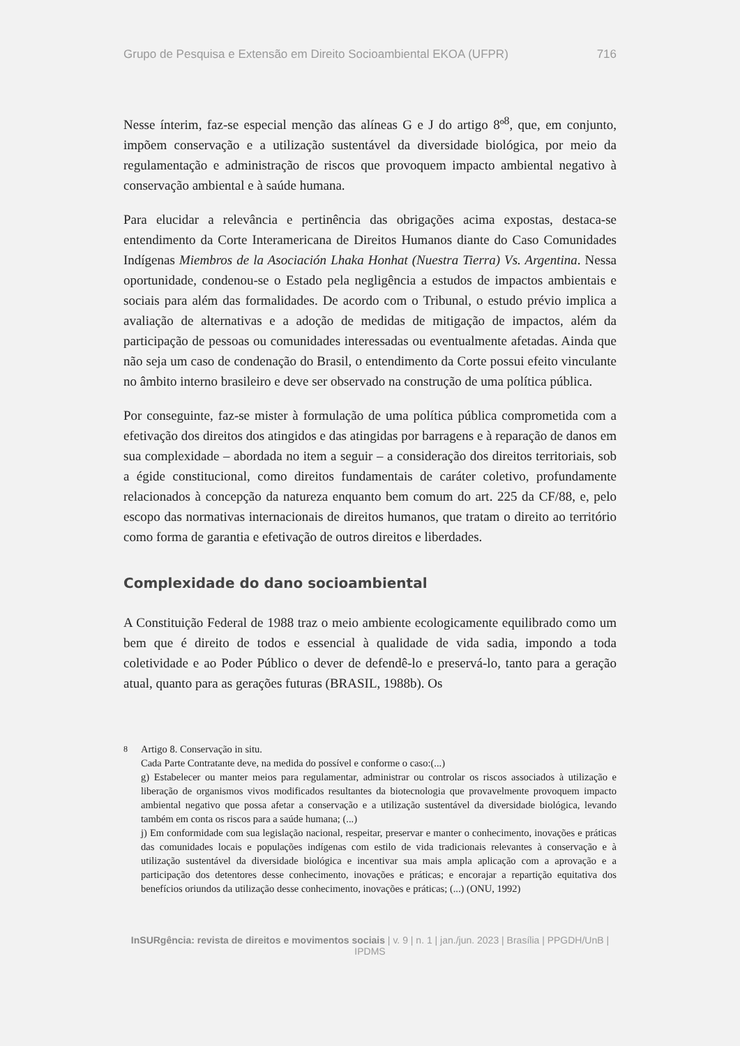Grupo de Pesquisa e Extensão em Direito Socioambiental EKOA (UFPR) 716
Nesse ínterim, faz-se especial menção das alíneas G e J do artigo 8º<sup>8</sup>, que, em conjunto, impõem conservação e a utilização sustentável da diversidade biológica, por meio da regulamentação e administração de riscos que provoquem impacto ambiental negativo à conservação ambiental e à saúde humana.
Para elucidar a relevância e pertinência das obrigações acima expostas, destaca-se entendimento da Corte Interamericana de Direitos Humanos diante do Caso Comunidades Indígenas Miembros de la Asociación Lhaka Honhat (Nuestra Tierra) Vs. Argentina. Nessa oportunidade, condenou-se o Estado pela negligência a estudos de impactos ambientais e sociais para além das formalidades. De acordo com o Tribunal, o estudo prévio implica a avaliação de alternativas e a adoção de medidas de mitigação de impactos, além da participação de pessoas ou comunidades interessadas ou eventualmente afetadas. Ainda que não seja um caso de condenação do Brasil, o entendimento da Corte possui efeito vinculante no âmbito interno brasileiro e deve ser observado na construção de uma política pública.
Por conseguinte, faz-se mister à formulação de uma política pública comprometida com a efetivação dos direitos dos atingidos e das atingidas por barragens e à reparação de danos em sua complexidade – abordada no item a seguir – a consideração dos direitos territoriais, sob a égide constitucional, como direitos fundamentais de caráter coletivo, profundamente relacionados à concepção da natureza enquanto bem comum do art. 225 da CF/88, e, pelo escopo das normativas internacionais de direitos humanos, que tratam o direito ao território como forma de garantia e efetivação de outros direitos e liberdades.
Complexidade do dano socioambiental
A Constituição Federal de 1988 traz o meio ambiente ecologicamente equilibrado como um bem que é direito de todos e essencial à qualidade de vida sadia, impondo a toda coletividade e ao Poder Público o dever de defendê-lo e preservá-lo, tanto para a geração atual, quanto para as gerações futuras (BRASIL, 1988b). Os
<sup>8</sup> Artigo 8. Conservação in situ.
Cada Parte Contratante deve, na medida do possível e conforme o caso:(...)
g) Estabelecer ou manter meios para regulamentar, administrar ou controlar os riscos associados à utilização e liberação de organismos vivos modificados resultantes da biotecnologia que provavelmente provoquem impacto ambiental negativo que possa afetar a conservação e a utilização sustentável da diversidade biológica, levando também em conta os riscos para a saúde humana; (...)
j) Em conformidade com sua legislação nacional, respeitar, preservar e manter o conhecimento, inovações e práticas das comunidades locais e populações indígenas com estilo de vida tradicionais relevantes à conservação e à utilização sustentável da diversidade biológica e incentivar sua mais ampla aplicação com a aprovação e a participação dos detentores desse conhecimento, inovações e práticas; e encorajar a repartição equitativa dos benefícios oriundos da utilização desse conhecimento, inovações e práticas; (...) (ONU, 1992)
InSURgência: revista de direitos e movimentos sociais | v. 9 | n. 1 | jan./jun. 2023 | Brasília | PPGDH/UnB | IPDMS